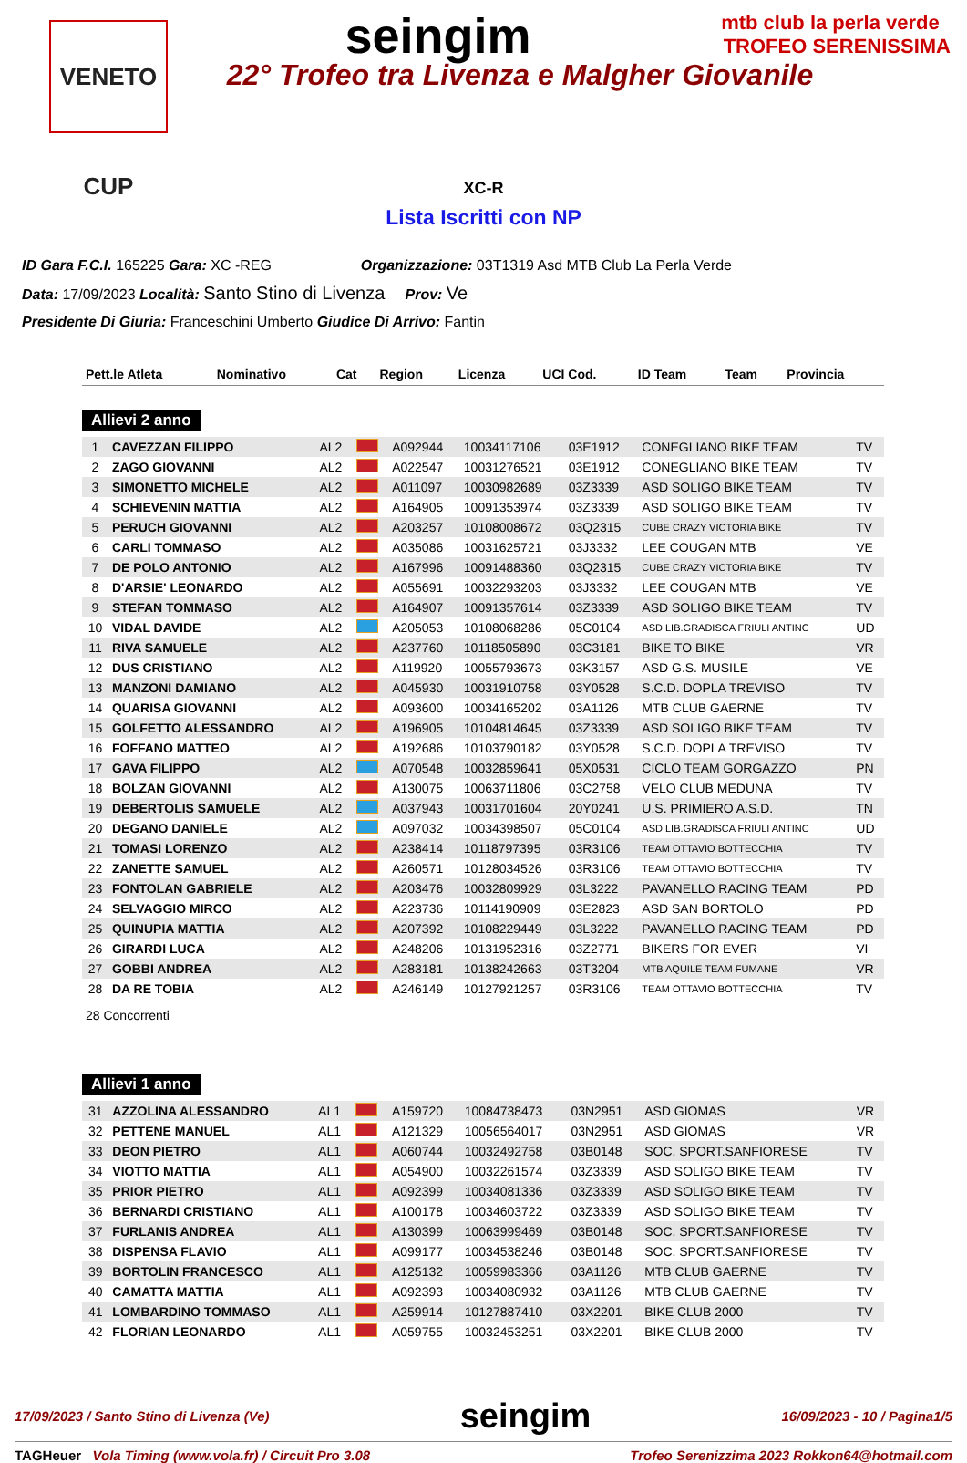VENETO CUP
seingim
mtb club la perla verde TROFEO SERENISSIMA
22° Trofeo tra Livenza e Malgher Giovanile
XC-R
Lista Iscritti con NP
ID Gara F.C.I. 165225 Gara: XC -REG Organizzazione: 03T1319 Asd MTB Club La Perla Verde
Data: 17/09/2023 Località: Santo Stino di Livenza Prov: Ve
Presidente Di Giuria: Franceschini Umberto Giudice Di Arrivo: Fantin
| Pett.le Atleta | Nominativo | Cat | Region | Licenza | UCI Cod. | ID Team | Team | Provincia |
| --- | --- | --- | --- | --- | --- | --- | --- | --- |
Allievi 2 anno
| 1 | CAVEZZAN FILIPPO | AL2 | | A092944 | 10034117106 | 03E1912 | CONEGLIANO BIKE TEAM | TV |
| 2 | ZAGO GIOVANNI | AL2 | | A022547 | 10031276521 | 03E1912 | CONEGLIANO BIKE TEAM | TV |
| 3 | SIMONETTO MICHELE | AL2 | | A011097 | 10030982689 | 03Z3339 | ASD SOLIGO BIKE TEAM | TV |
| 4 | SCHIEVENIN MATTIA | AL2 | | A164905 | 10091353974 | 03Z3339 | ASD SOLIGO BIKE TEAM | TV |
| 5 | PERUCH GIOVANNI | AL2 | | A203257 | 10108008672 | 03Q2315 | CUBE CRAZY VICTORIA BIKE | TV |
| 6 | CARLI TOMMASO | AL2 | | A035086 | 10031625721 | 03J3332 | LEE COUGAN MTB | VE |
| 7 | DE POLO ANTONIO | AL2 | | A167996 | 10091488360 | 03Q2315 | CUBE CRAZY VICTORIA BIKE | TV |
| 8 | D'ARSIE' LEONARDO | AL2 | | A055691 | 10032293203 | 03J3332 | LEE COUGAN MTB | VE |
| 9 | STEFAN TOMMASO | AL2 | | A164907 | 10091357614 | 03Z3339 | ASD SOLIGO BIKE TEAM | TV |
| 10 | VIDAL DAVIDE | AL2 | | A205053 | 10108068286 | 05C0104 | ASD LIB.GRADISCA FRIULI ANTINC | UD |
| 11 | RIVA SAMUELE | AL2 | | A237760 | 10118505890 | 03C3181 | BIKE TO BIKE | VR |
| 12 | DUS CRISTIANO | AL2 | | A119920 | 10055793673 | 03K3157 | ASD G.S. MUSILE | VE |
| 13 | MANZONI DAMIANO | AL2 | | A045930 | 10031910758 | 03Y0528 | S.C.D. DOPLA TREVISO | TV |
| 14 | QUARISA GIOVANNI | AL2 | | A093600 | 10034165202 | 03A1126 | MTB CLUB GAERNE | TV |
| 15 | GOLFETTO ALESSANDRO | AL2 | | A196905 | 10104814645 | 03Z3339 | ASD SOLIGO BIKE TEAM | TV |
| 16 | FOFFANO MATTEO | AL2 | | A192686 | 10103790182 | 03Y0528 | S.C.D. DOPLA TREVISO | TV |
| 17 | GAVA FILIPPO | AL2 | | A070548 | 10032859641 | 05X0531 | CICLO TEAM GORGAZZO | PN |
| 18 | BOLZAN GIOVANNI | AL2 | | A130075 | 10063711806 | 03C2758 | VELO CLUB MEDUNA | TV |
| 19 | DEBERTOLIS SAMUELE | AL2 | | A037943 | 10031701604 | 20Y0241 | U.S. PRIMIERO A.S.D. | TN |
| 20 | DEGANO DANIELE | AL2 | | A097032 | 10034398507 | 05C0104 | ASD LIB.GRADISCA FRIULI ANTINC | UD |
| 21 | TOMASI LORENZO | AL2 | | A238414 | 10118797395 | 03R3106 | TEAM OTTAVIO BOTTECCHIA | TV |
| 22 | ZANETTE SAMUEL | AL2 | | A260571 | 10128034526 | 03R3106 | TEAM OTTAVIO BOTTECCHIA | TV |
| 23 | FONTOLAN GABRIELE | AL2 | | A203476 | 10032809929 | 03L3222 | PAVANELLO RACING TEAM | PD |
| 24 | SELVAGGIO MIRCO | AL2 | | A223736 | 10114190909 | 03E2823 | ASD SAN BORTOLO | PD |
| 25 | QUINUPIA MATTIA | AL2 | | A207392 | 10108229449 | 03L3222 | PAVANELLO RACING TEAM | PD |
| 26 | GIRARDI LUCA | AL2 | | A248206 | 10131952316 | 03Z2771 | BIKERS FOR EVER | VI |
| 27 | GOBBI ANDREA | AL2 | | A283181 | 10138242663 | 03T3204 | MTB AQUILE TEAM FUMANE | VR |
| 28 | DA RE TOBIA | AL2 | | A246149 | 10127921257 | 03R3106 | TEAM OTTAVIO BOTTECCHIA | TV |
28 Concorrenti
Allievi 1 anno
| 31 | AZZOLINA ALESSANDRO | AL1 | | A159720 | 10084738473 | 03N2951 | ASD GIOMAS | VR |
| 32 | PETTENE MANUEL | AL1 | | A121329 | 10056564017 | 03N2951 | ASD GIOMAS | VR |
| 33 | DEON PIETRO | AL1 | | A060744 | 10032492758 | 03B0148 | SOC. SPORT.SANFIORESE | TV |
| 34 | VIOTTO MATTIA | AL1 | | A054900 | 10032261574 | 03Z3339 | ASD SOLIGO BIKE TEAM | TV |
| 35 | PRIOR PIETRO | AL1 | | A092399 | 10034081336 | 03Z3339 | ASD SOLIGO BIKE TEAM | TV |
| 36 | BERNARDI CRISTIANO | AL1 | | A100178 | 10034603722 | 03Z3339 | ASD SOLIGO BIKE TEAM | TV |
| 37 | FURLANIS ANDREA | AL1 | | A130399 | 10063999469 | 03B0148 | SOC. SPORT.SANFIORESE | TV |
| 38 | DISPENSA FLAVIO | AL1 | | A099177 | 10034538246 | 03B0148 | SOC. SPORT.SANFIORESE | TV |
| 39 | BORTOLIN FRANCESCO | AL1 | | A125132 | 10059983366 | 03A1126 | MTB CLUB GAERNE | TV |
| 40 | CAMATTA MATTIA | AL1 | | A092393 | 10034080932 | 03A1126 | MTB CLUB GAERNE | TV |
| 41 | LOMBARDINO TOMMASO | AL1 | | A259914 | 10127887410 | 03X2201 | BIKE CLUB 2000 | TV |
| 42 | FLORIAN LEONARDO | AL1 | | A059755 | 10032453251 | 03X2201 | BIKE CLUB 2000 | TV |
17/09/2023 / Santo Stino di Livenza (Ve) seingim 16/09/2023 - 10 / Pagina1/5
TAGHeuer Vola Timing (www.vola.fr) / Circuit Pro 3.08 Trofeo Serenizzima 2023 Rokkon64@hotmail.com